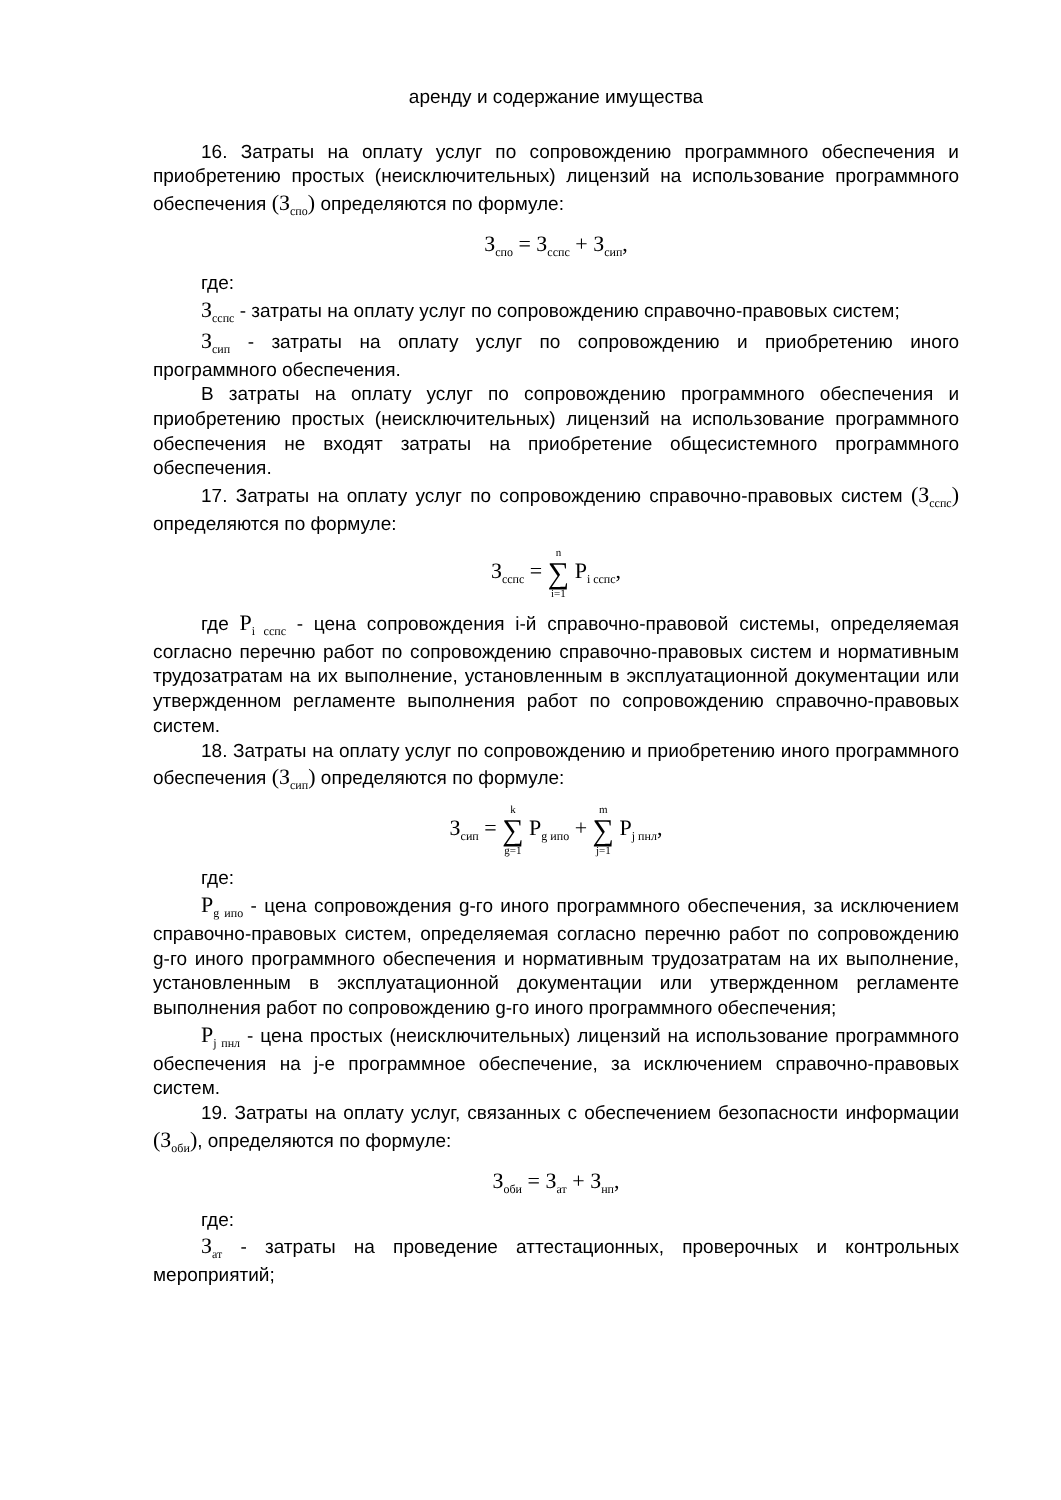аренду и содержание имущества
16. Затраты на оплату услуг по сопровождению программного обеспечения и приобретению простых (неисключительных) лицензий на использование программного обеспечения (З<sub>спо</sub>) определяются по формуле:
З<sub>спо</sub> = З<sub>сспс</sub> + З<sub>сип</sub>,
где:
З<sub>сспс</sub> - затраты на оплату услуг по сопровождению справочно-правовых систем;
З<sub>сип</sub> - затраты на оплату услуг по сопровождению и приобретению иного программного обеспечения.
В затраты на оплату услуг по сопровождению программного обеспечения и приобретению простых (неисключительных) лицензий на использование программного обеспечения не входят затраты на приобретение общесистемного программного обеспечения.
17. Затраты на оплату услуг по сопровождению справочно-правовых систем (З<sub>сспс</sub>) определяются по формуле:
З<sub>сспс</sub> = n ∑ i=1 P<sub>i сспс</sub>,
где P<sub>i сспс</sub> - цена сопровождения i-й справочно-правовой системы, определяемая согласно перечню работ по сопровождению справочно-правовых систем и нормативным трудозатратам на их выполнение, установленным в эксплуатационной документации или утвержденном регламенте выполнения работ по сопровождению справочно-правовых систем.
18. Затраты на оплату услуг по сопровождению и приобретению иного программного обеспечения (З<sub>сип</sub>) определяются по формуле:
З<sub>сип</sub> = k ∑ g=1 P<sub>g ипо</sub> + m ∑ j=1 P<sub>j пнл</sub>,
где:
P<sub>g ипо</sub> - цена сопровождения g-го иного программного обеспечения, за исключением справочно-правовых систем, определяемая согласно перечню работ по сопровождению g-го иного программного обеспечения и нормативным трудозатратам на их выполнение, установленным в эксплуатационной документации или утвержденном регламенте выполнения работ по сопровождению g-го иного программного обеспечения;
P<sub>j пнл</sub> - цена простых (неисключительных) лицензий на использование программного обеспечения на j-е программное обеспечение, за исключением справочно-правовых систем.
19. Затраты на оплату услуг, связанных с обеспечением безопасности информации (З<sub>оби</sub>), определяются по формуле:
З<sub>оби</sub> = З<sub>ат</sub> + З<sub>нп</sub>,
где:
З<sub>ат</sub> - затраты на проведение аттестационных, проверочных и контрольных мероприятий;